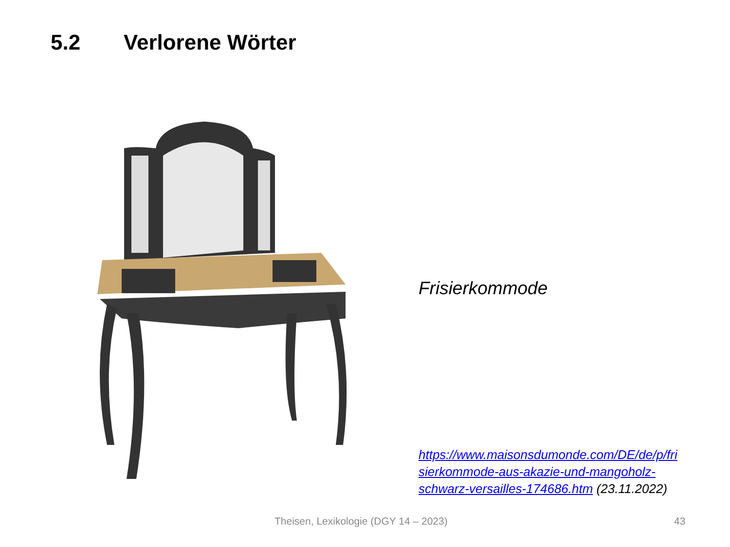5.2 Verlorene Wörter
Frisierkommode
https://www.maisonsdumonde.com/DE/de/p/fri sierkommode-aus-akazie-und-mangoholz-schwarz-versailles-174686.htm (23.11.2022)
Theisen, Lexikologie (DGY 14 – 2023) 43